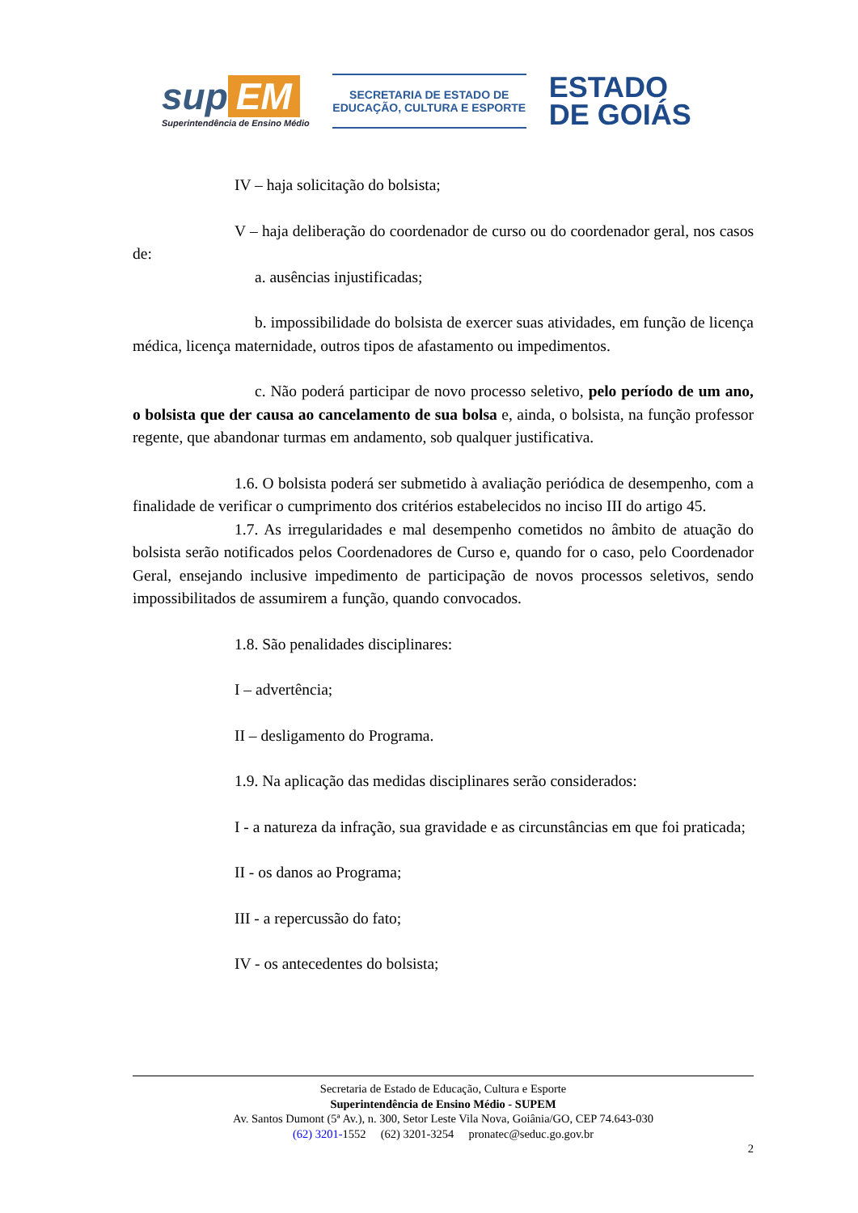sup EM
Superintendência de Ensino Médio
SECRETARIA DE ESTADO DE
EDUCAÇÃO, CULTURA E ESPORTE
ESTADO
DE GOIÁS
IV – haja solicitação do bolsista;
V – haja deliberação do coordenador de curso ou do coordenador geral, nos casos de:
a. ausências injustificadas;
b. impossibilidade do bolsista de exercer suas atividades, em função de licença médica, licença maternidade, outros tipos de afastamento ou impedimentos.
c. Não poderá participar de novo processo seletivo, pelo período de um ano, o bolsista que der causa ao cancelamento de sua bolsa e, ainda, o bolsista, na função professor regente, que abandonar turmas em andamento, sob qualquer justificativa.
1.6. O bolsista poderá ser submetido à avaliação periódica de desempenho, com a finalidade de verificar o cumprimento dos critérios estabelecidos no inciso III do artigo 45.
1.7. As irregularidades e mal desempenho cometidos no âmbito de atuação do bolsista serão notificados pelos Coordenadores de Curso e, quando for o caso, pelo Coordenador Geral, ensejando inclusive impedimento de participação de novos processos seletivos, sendo impossibilitados de assumirem a função, quando convocados.
1.8. São penalidades disciplinares:
I – advertência;
II – desligamento do Programa.
1.9. Na aplicação das medidas disciplinares serão considerados:
I - a natureza da infração, sua gravidade e as circunstâncias em que foi praticada;
II - os danos ao Programa;
III - a repercussão do fato;
IV - os antecedentes do bolsista;
Secretaria de Estado de Educação, Cultura e Esporte
Superintendência de Ensino Médio - SUPEM
Av. Santos Dumont (5ª Av.), n. 300, Setor Leste Vila Nova, Goiânia/GO, CEP 74.643-030
(62) 3201-1552 (62) 3201-3254 pronatec@seduc.go.gov.br
2